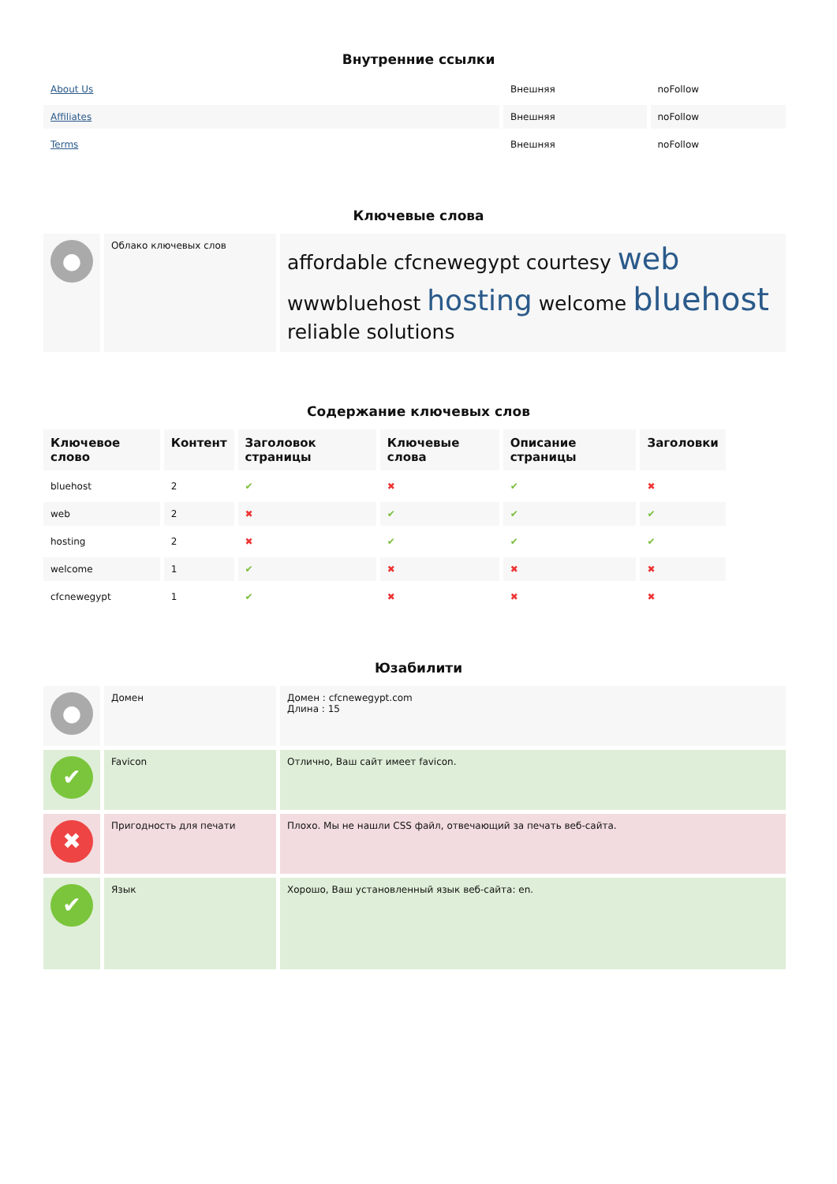Внутренние ссылки
| About Us | Внешняя | noFollow |
| Affiliates | Внешняя | noFollow |
| Terms | Внешняя | noFollow |
Ключевые слова
| ● | Облако ключевых слов | affordable cfcnewegypt courtesy web wwwbluehost hosting welcome bluehost reliable solutions |
Содержание ключевых слов
| Ключевое слово | Контент | Заголовок страницы | Ключевые слова | Описание страницы | Заголовки |
| --- | --- | --- | --- | --- | --- |
| bluehost | 2 | ✔ | ✖ | ✔ | ✖ |
| web | 2 | ✖ | ✔ | ✔ | ✔ |
| hosting | 2 | ✖ | ✔ | ✔ | ✔ |
| welcome | 1 | ✔ | ✖ | ✖ | ✖ |
| cfcnewegypt | 1 | ✔ | ✖ | ✖ | ✖ |
Юзабилити
| ● | Домен | Домен : cfcnewegypt.com Длина : 15 |
| ✔ | Favicon | Отлично, Ваш сайт имеет favicon. |
| ✖ | Пригодность для печати | Плохо. Мы не нашли CSS файл, отвечающий за печать веб-сайта. |
| ✔ | Язык | Хорошо, Ваш установленный язык веб-сайта: en. |